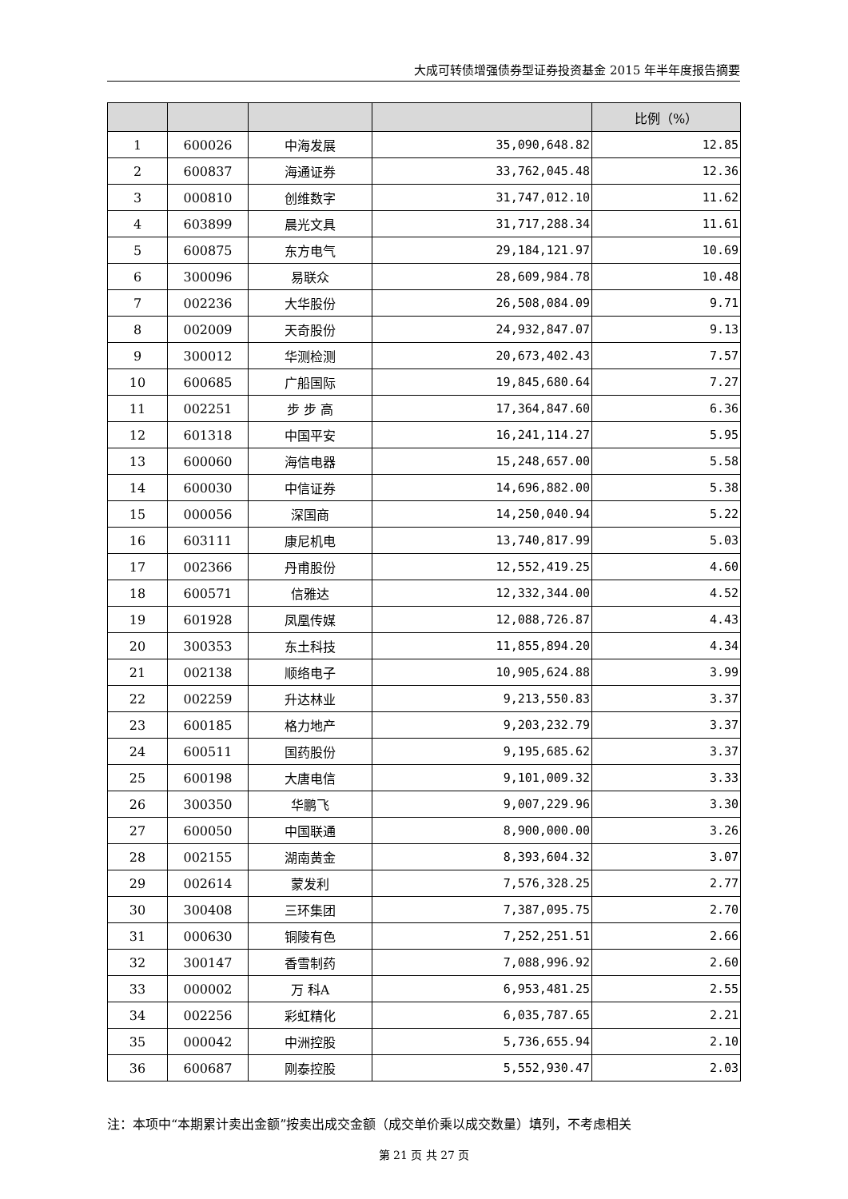大成可转债增强债券型证券投资基金 2015 年半年度报告摘要
| | | | | 比例（%） |
| --- | --- | --- | --- | --- |
| 1 | 600026 | 中海发展 | 35,090,648.82 | 12.85 |
| 2 | 600837 | 海通证券 | 33,762,045.48 | 12.36 |
| 3 | 000810 | 创维数字 | 31,747,012.10 | 11.62 |
| 4 | 603899 | 晨光文具 | 31,717,288.34 | 11.61 |
| 5 | 600875 | 东方电气 | 29,184,121.97 | 10.69 |
| 6 | 300096 | 易联众 | 28,609,984.78 | 10.48 |
| 7 | 002236 | 大华股份 | 26,508,084.09 | 9.71 |
| 8 | 002009 | 天奇股份 | 24,932,847.07 | 9.13 |
| 9 | 300012 | 华测检测 | 20,673,402.43 | 7.57 |
| 10 | 600685 | 广船国际 | 19,845,680.64 | 7.27 |
| 11 | 002251 | 步 步 高 | 17,364,847.60 | 6.36 |
| 12 | 601318 | 中国平安 | 16,241,114.27 | 5.95 |
| 13 | 600060 | 海信电器 | 15,248,657.00 | 5.58 |
| 14 | 600030 | 中信证券 | 14,696,882.00 | 5.38 |
| 15 | 000056 | 深国商 | 14,250,040.94 | 5.22 |
| 16 | 603111 | 康尼机电 | 13,740,817.99 | 5.03 |
| 17 | 002366 | 丹甫股份 | 12,552,419.25 | 4.60 |
| 18 | 600571 | 信雅达 | 12,332,344.00 | 4.52 |
| 19 | 601928 | 凤凰传媒 | 12,088,726.87 | 4.43 |
| 20 | 300353 | 东土科技 | 11,855,894.20 | 4.34 |
| 21 | 002138 | 顺络电子 | 10,905,624.88 | 3.99 |
| 22 | 002259 | 升达林业 | 9,213,550.83 | 3.37 |
| 23 | 600185 | 格力地产 | 9,203,232.79 | 3.37 |
| 24 | 600511 | 国药股份 | 9,195,685.62 | 3.37 |
| 25 | 600198 | 大唐电信 | 9,101,009.32 | 3.33 |
| 26 | 300350 | 华鹏飞 | 9,007,229.96 | 3.30 |
| 27 | 600050 | 中国联通 | 8,900,000.00 | 3.26 |
| 28 | 002155 | 湖南黄金 | 8,393,604.32 | 3.07 |
| 29 | 002614 | 蒙发利 | 7,576,328.25 | 2.77 |
| 30 | 300408 | 三环集团 | 7,387,095.75 | 2.70 |
| 31 | 000630 | 铜陵有色 | 7,252,251.51 | 2.66 |
| 32 | 300147 | 香雪制药 | 7,088,996.92 | 2.60 |
| 33 | 000002 | 万 科A | 6,953,481.25 | 2.55 |
| 34 | 002256 | 彩虹精化 | 6,035,787.65 | 2.21 |
| 35 | 000042 | 中洲控股 | 5,736,655.94 | 2.10 |
| 36 | 600687 | 刚泰控股 | 5,552,930.47 | 2.03 |
注：本项中“本期累计卖出金额”按卖出成交金额（成交单价乘以成交数量）填列，不考虑相关
第 21 页 共 27 页